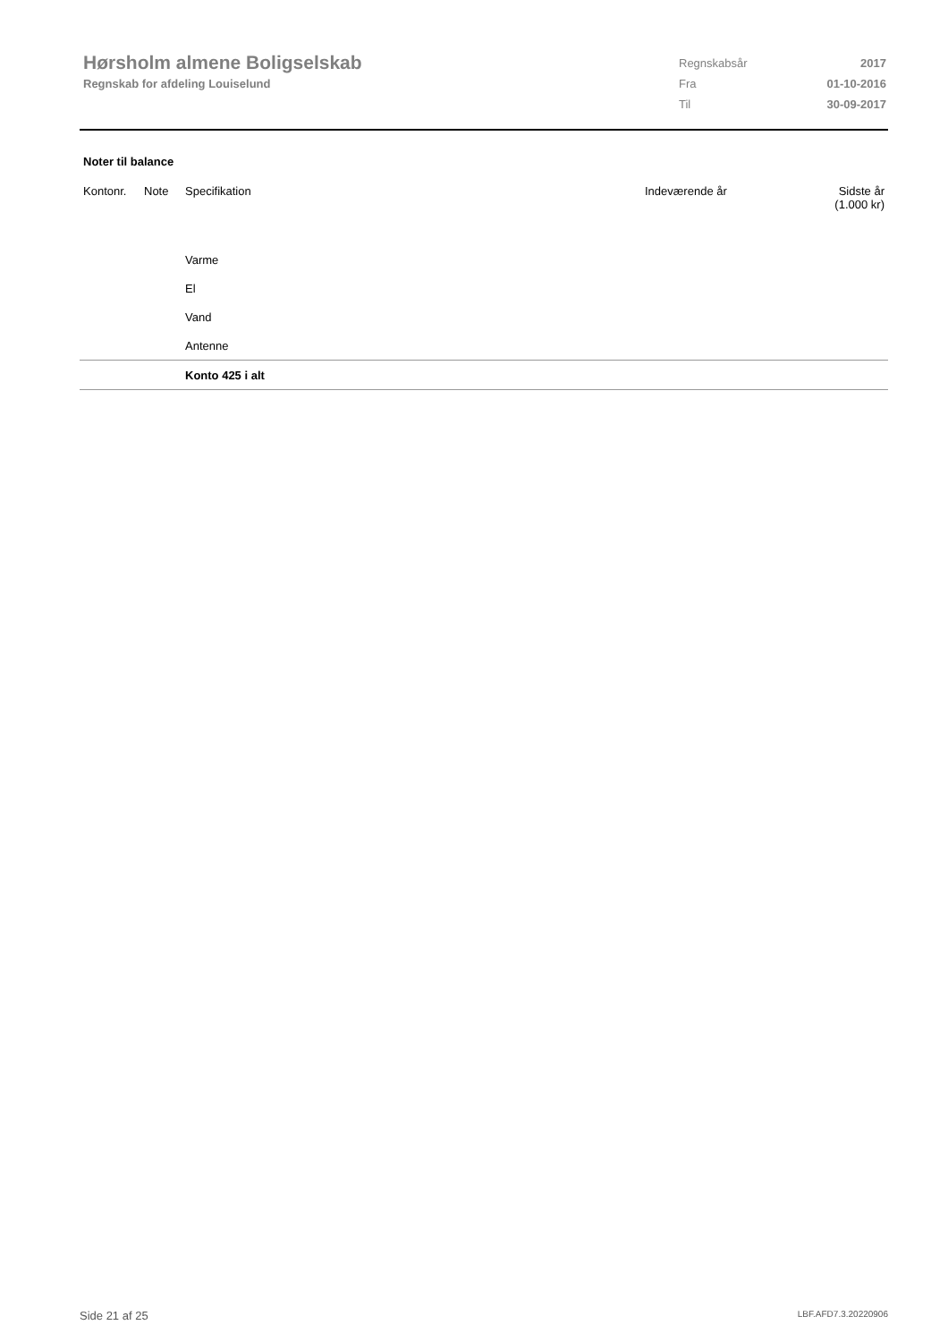Hørsholm almene Boligselskab
Regnskab for afdeling Louiselund
| Regnskabsår | 2017 |
| Fra | 01-10-2016 |
| Til | 30-09-2017 |
Noter til balance
| Kontonr. | Note | Specifikation | Indeværende år | Sidste år (1.000 kr) |
| --- | --- | --- | --- | --- |
| | | Varme | | |
| | | El | | |
| | | Vand | | |
| | | Antenne | | |
| | | Konto 425 i alt | | |
Side 21 af 25 LBF.AFD7.3.20220906